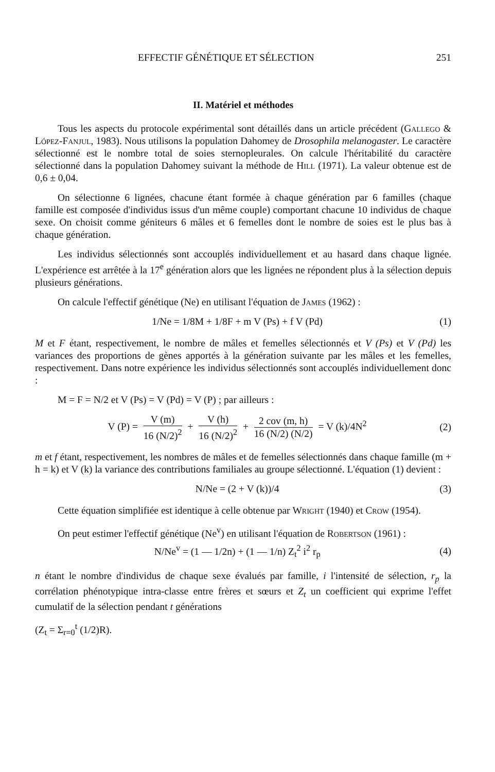EFFECTIF GÉNÉTIQUE ET SÉLECTION 251
II. Matériel et méthodes
Tous les aspects du protocole expérimental sont détaillés dans un article précédent (Gallego & López-Fanjul, 1983). Nous utilisons la population Dahomey de Drosophila melanogaster. Le caractère sélectionné est le nombre total de soies sternopleurales. On calcule l'héritabilité du caractère sélectionné dans la population Dahomey suivant la méthode de Hill (1971). La valeur obtenue est de 0,6 ± 0,04.
On sélectionne 6 lignées, chacune étant formée à chaque génération par 6 familles (chaque famille est composée d'individus issus d'un même couple) comportant chacune 10 individus de chaque sexe. On choisit comme géniteurs 6 mâles et 6 femelles dont le nombre de soies est le plus bas à chaque génération.
Les individus sélectionnés sont accouplés individuellement et au hasard dans chaque lignée. L'expérience est arrêtée à la 17<sup>e</sup> génération alors que les lignées ne répondent plus à la sélection depuis plusieurs générations.
On calcule l'effectif génétique (Ne) en utilisant l'équation de James (1962) :
1/Ne = 1/8M + 1/8F + m V (Ps) + f V (Pd) (1)
M et F étant, respectivement, le nombre de mâles et femelles sélectionnés et V (Ps) et V (Pd) les variances des proportions de gènes apportés à la génération suivante par les mâles et les femelles, respectivement. Dans notre expérience les individus sélectionnés sont accouplés individuellement donc :
M = F = N/2 et V (Ps) = V (Pd) = V (P) ; par ailleurs :
V (P) = V (m) 16 (N/2)<sup>2</sup> + V (h) 16 (N/2)<sup>2</sup> + 2 cov (m, h) 16 (N/2) (N/2) = V (k)/4N<sup>2</sup> (2)
m et f étant, respectivement, les nombres de mâles et de femelles sélectionnés dans chaque famille (m + h = k) et V (k) la variance des contributions familiales au groupe sélectionné. L'équation (1) devient :
N/Ne = (2 + V (k))/4 (3)
Cette équation simplifiée est identique à celle obtenue par Wright (1940) et Crow (1954).
On peut estimer l'effectif génétique (Ne<sup>v</sup>) en utilisant l'équation de Robertson (1961) :
N/Ne<sup>v</sup> = (1 — 1/2n) + (1 — 1/n) Z<sub>t</sub><sup>2</sup> i<sup>2</sup> r<sub>p</sub> (4)
n étant le nombre d'individus de chaque sexe évalués par famille, i l'intensité de sélection, r<sub>p</sub> la corrélation phénotypique intra-classe entre frères et sœurs et Z<sub>t</sub> un coefficient qui exprime l'effet cumulatif de la sélection pendant t générations
(Z<sub>t</sub> = Σ<sub>r=0</sub><sup>t</sup> (1/2)R).